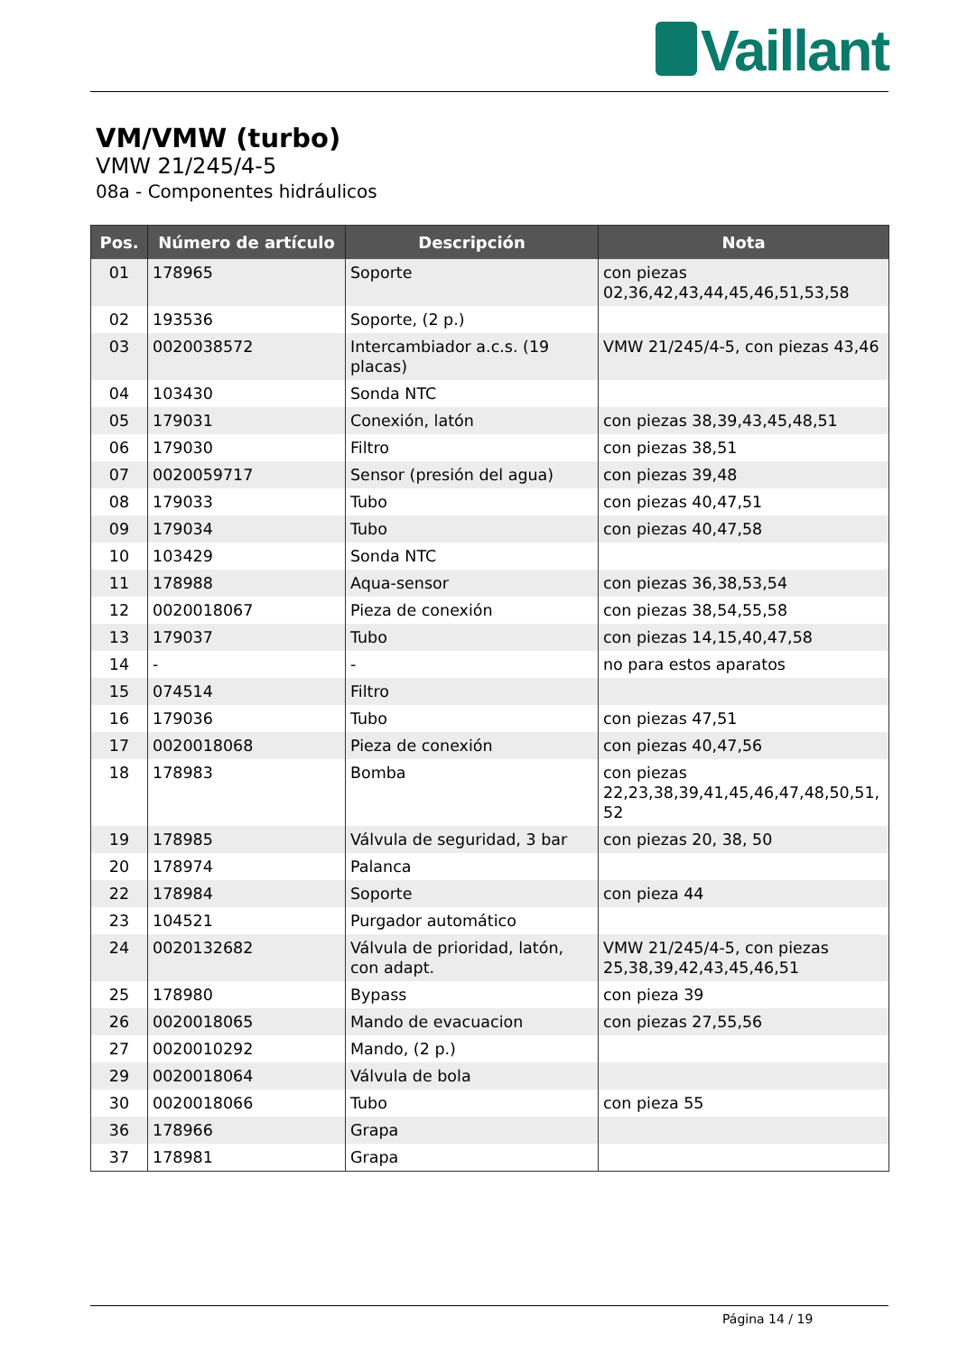Vaillant
VM/VMW (turbo)
VMW 21/245/4-5
08a - Componentes hidráulicos
| Pos. | Número de artículo | Descripción | Nota |
| --- | --- | --- | --- |
| 01 | 178965 | Soporte | con piezas 02,36,42,43,44,45,46,51,53,58 |
| 02 | 193536 | Soporte, (2 p.) | |
| 03 | 0020038572 | Intercambiador a.c.s. (19 placas) | VMW 21/245/4-5, con piezas 43,46 |
| 04 | 103430 | Sonda NTC | |
| 05 | 179031 | Conexión, latón | con piezas 38,39,43,45,48,51 |
| 06 | 179030 | Filtro | con piezas 38,51 |
| 07 | 0020059717 | Sensor (presión del agua) | con piezas 39,48 |
| 08 | 179033 | Tubo | con piezas 40,47,51 |
| 09 | 179034 | Tubo | con piezas 40,47,58 |
| 10 | 103429 | Sonda NTC | |
| 11 | 178988 | Aqua-sensor | con piezas 36,38,53,54 |
| 12 | 0020018067 | Pieza de conexión | con piezas 38,54,55,58 |
| 13 | 179037 | Tubo | con piezas 14,15,40,47,58 |
| 14 | - | - | no para estos aparatos |
| 15 | 074514 | Filtro | |
| 16 | 179036 | Tubo | con piezas 47,51 |
| 17 | 0020018068 | Pieza de conexión | con piezas 40,47,56 |
| 18 | 178983 | Bomba | con piezas 22,23,38,39,41,45,46,47,48,50,51, 52 |
| 19 | 178985 | Válvula de seguridad, 3 bar | con piezas 20, 38, 50 |
| 20 | 178974 | Palanca | |
| 22 | 178984 | Soporte | con pieza 44 |
| 23 | 104521 | Purgador automático | |
| 24 | 0020132682 | Válvula de prioridad, latón, con adapt. | VMW 21/245/4-5, con piezas 25,38,39,42,43,45,46,51 |
| 25 | 178980 | Bypass | con pieza 39 |
| 26 | 0020018065 | Mando de evacuacion | con piezas 27,55,56 |
| 27 | 0020010292 | Mando, (2 p.) | |
| 29 | 0020018064 | Válvula de bola | |
| 30 | 0020018066 | Tubo | con pieza 55 |
| 36 | 178966 | Grapa | |
| 37 | 178981 | Grapa | |
Página 14 / 19